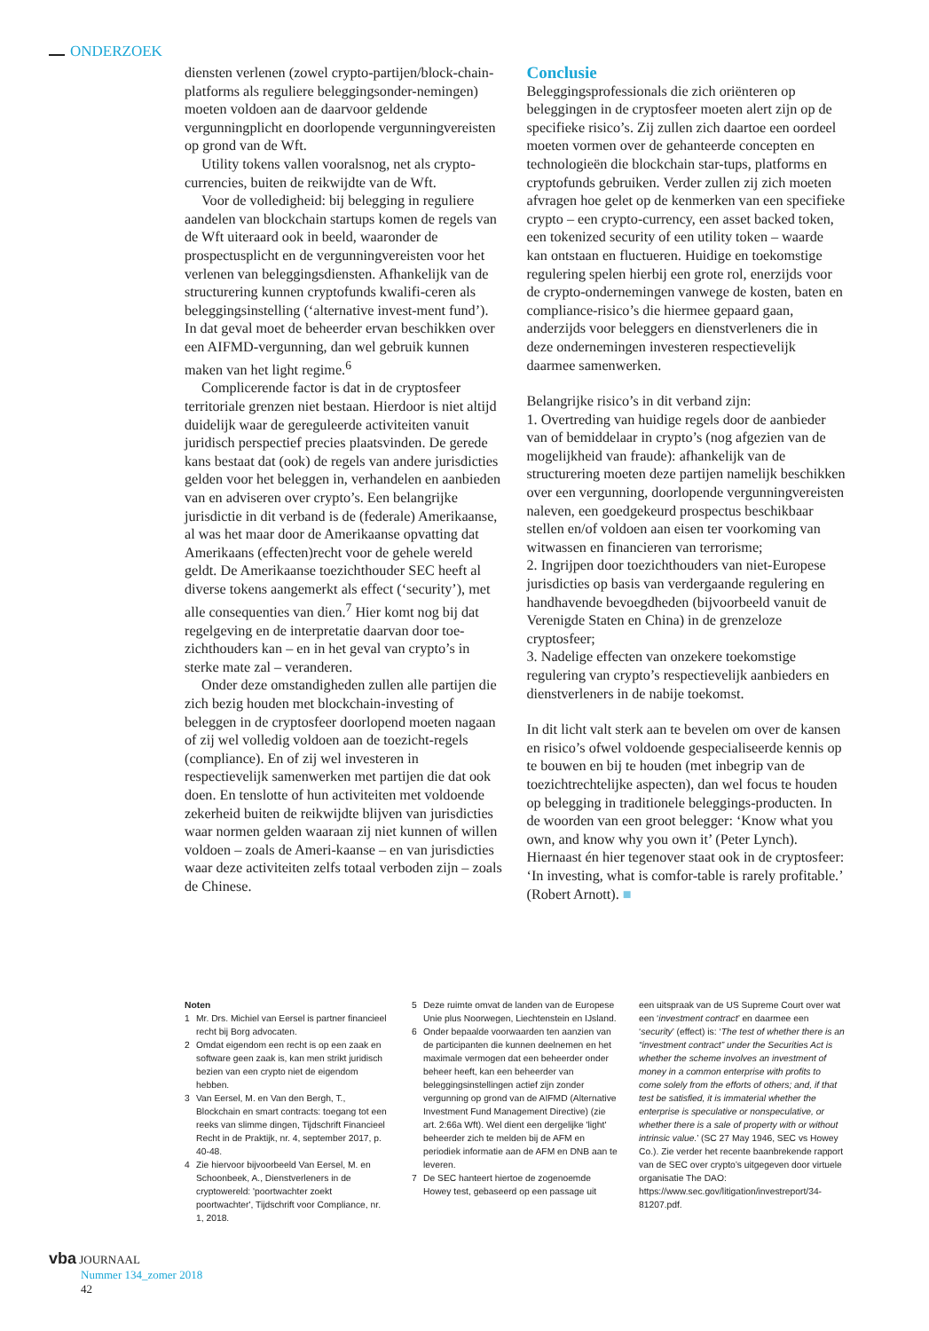ONDERZOEK
diensten verlenen (zowel crypto-partijen/block-chain-platforms als reguliere beleggingsonder-nemingen) moeten voldoen aan de daarvoor geldende vergunningplicht en doorlopende vergunningvereisten op grond van de Wft.
Utility tokens vallen vooralsnog, net als crypto-currencies, buiten de reikwijdte van de Wft.
Voor de volledigheid: bij belegging in reguliere aandelen van blockchain startups komen de regels van de Wft uiteraard ook in beeld, waaronder de prospectusplicht en de vergunningvereisten voor het verlenen van beleggingsdiensten. Afhankelijk van de structurering kunnen cryptofunds kwalifi-ceren als beleggingsinstelling (‘alternative invest-ment fund’). In dat geval moet de beheerder ervan beschikken over een AIFMD-vergunning, dan wel gebruik kunnen maken van het light regime.<sup>6</sup>
Complicerende factor is dat in de cryptosfeer territoriale grenzen niet bestaan. Hierdoor is niet altijd duidelijk waar de gereguleerde activiteiten vanuit juridisch perspectief precies plaatsvinden. De gerede kans bestaat dat (ook) de regels van andere jurisdicties gelden voor het beleggen in, verhandelen en aanbieden van en adviseren over crypto’s. Een belangrijke jurisdictie in dit verband is de (federale) Amerikaanse, al was het maar door de Amerikaanse opvatting dat Amerikaans (effecten)recht voor de gehele wereld geldt. De Amerikaanse toezichthouder SEC heeft al diverse tokens aangemerkt als effect (‘security’), met alle consequenties van dien.<sup>7</sup> Hier komt nog bij dat regelgeving en de interpretatie daarvan door toe-zichthouders kan – en in het geval van crypto’s in sterke mate zal – veranderen.
Onder deze omstandigheden zullen alle partijen die zich bezig houden met blockchain-investing of beleggen in de cryptosfeer doorlopend moeten nagaan of zij wel volledig voldoen aan de toezicht-regels (compliance). En of zij wel investeren in respectievelijk samenwerken met partijen die dat ook doen. En tenslotte of hun activiteiten met voldoende zekerheid buiten de reikwijdte blijven van jurisdicties waar normen gelden waaraan zij niet kunnen of willen voldoen – zoals de Ameri-kaanse – en van jurisdicties waar deze activiteiten zelfs totaal verboden zijn – zoals de Chinese.
Conclusie
Beleggingsprofessionals die zich oriënteren op beleggingen in de cryptosfeer moeten alert zijn op de specifieke risico’s. Zij zullen zich daartoe een oordeel moeten vormen over de gehanteerde concepten en technologieën die blockchain star-tups, platforms en cryptofunds gebruiken. Verder zullen zij zich moeten afvragen hoe gelet op de kenmerken van een specifieke crypto – een crypto-currency, een asset backed token, een tokenized security of een utility token – waarde kan ontstaan en fluctueren. Huidige en toekomstige regulering spelen hierbij een grote rol, enerzijds voor de crypto-ondernemingen vanwege de kosten, baten en compliance-risico’s die hiermee gepaard gaan, anderzijds voor beleggers en dienstverleners die in deze ondernemingen investeren respectievelijk daarmee samenwerken.
Belangrijke risico’s in dit verband zijn:
1. Overtreding van huidige regels door de aanbieder van of bemiddelaar in crypto’s (nog afgezien van de mogelijkheid van fraude): afhankelijk van de structurering moeten deze partijen namelijk beschikken over een vergunning, doorlopende vergunningvereisten naleven, een goedgekeurd prospectus beschikbaar stellen en/of voldoen aan eisen ter voorkoming van witwassen en financieren van terrorisme;
2. Ingrijpen door toezichthouders van niet-Europese jurisdicties op basis van verdergaande regulering en handhavende bevoegdheden (bijvoorbeeld vanuit de Verenigde Staten en China) in de grenzeloze cryptosfeer;
3. Nadelige effecten van onzekere toekomstige regulering van crypto’s respectievelijk aanbieders en dienstverleners in de nabije toekomst.
In dit licht valt sterk aan te bevelen om over de kansen en risico’s ofwel voldoende gespecialiseerde kennis op te bouwen en bij te houden (met inbegrip van de toezichtrechtelijke aspecten), dan wel focus te houden op belegging in traditionele beleggings-producten. In de woorden van een groot belegger: ‘Know what you own, and know why you own it’ (Peter Lynch). Hiernaast én hier tegenover staat ook in de cryptosfeer: ‘In investing, what is comfor-table is rarely profitable.’ (Robert Arnott). ■
Noten
1 Mr. Drs. Michiel van Eersel is partner financieel recht bij Borg advocaten.
2 Omdat eigendom een recht is op een zaak en software geen zaak is, kan men strikt juridisch bezien van een crypto niet de eigendom hebben.
3 Van Eersel, M. en Van den Bergh, T., Blockchain en smart contracts: toegang tot een reeks van slimme dingen, Tijdschrift Financieel Recht in de Praktijk, nr. 4, september 2017, p. 40-48.
4 Zie hiervoor bijvoorbeeld Van Eersel, M. en Schoonbeek, A., Dienstverleners in de cryptowereld: 'poortwachter zoekt poortwachter', Tijdschrift voor Compliance, nr. 1, 2018.
5 Deze ruimte omvat de landen van de Europese Unie plus Noorwegen, Liechtenstein en IJsland.
6 Onder bepaalde voorwaarden ten aanzien van de participanten die kunnen deelnemen en het maximale vermogen dat een beheerder onder beheer heeft, kan een beheerder van beleggingsinstellingen actief zijn zonder vergunning op grond van de AIFMD (Alternative Investment Fund Management Directive) (zie art. 2:66a Wft). Wel dient een dergelijke 'light' beheerder zich te melden bij de AFM en periodiek informatie aan de AFM en DNB aan te leveren.
7 De SEC hanteert hiertoe de zogenoemde Howey test, gebaseerd op een passage uit
een uitspraak van de US Supreme Court over wat een ‘investment contract’ en daarmee een ‘security’ (effect) is: ‘The test of whether there is an “investment contract” under the Securities Act is whether the scheme involves an investment of money in a common enterprise with profits to come solely from the efforts of others; and, if that test be satisfied, it is immaterial whether the enterprise is speculative or nonspeculative, or whether there is a sale of property with or without intrinsic value.’ (SC 27 May 1946, SEC vs Howey Co.). Zie verder het recente baanbrekende rapport van de SEC over crypto’s uitgegeven door virtuele organisatie The DAO: https://www.sec.gov/litigation/investreport/34-81207.pdf.
vba JOURNAAL
Nummer 134_zomer 2018
42